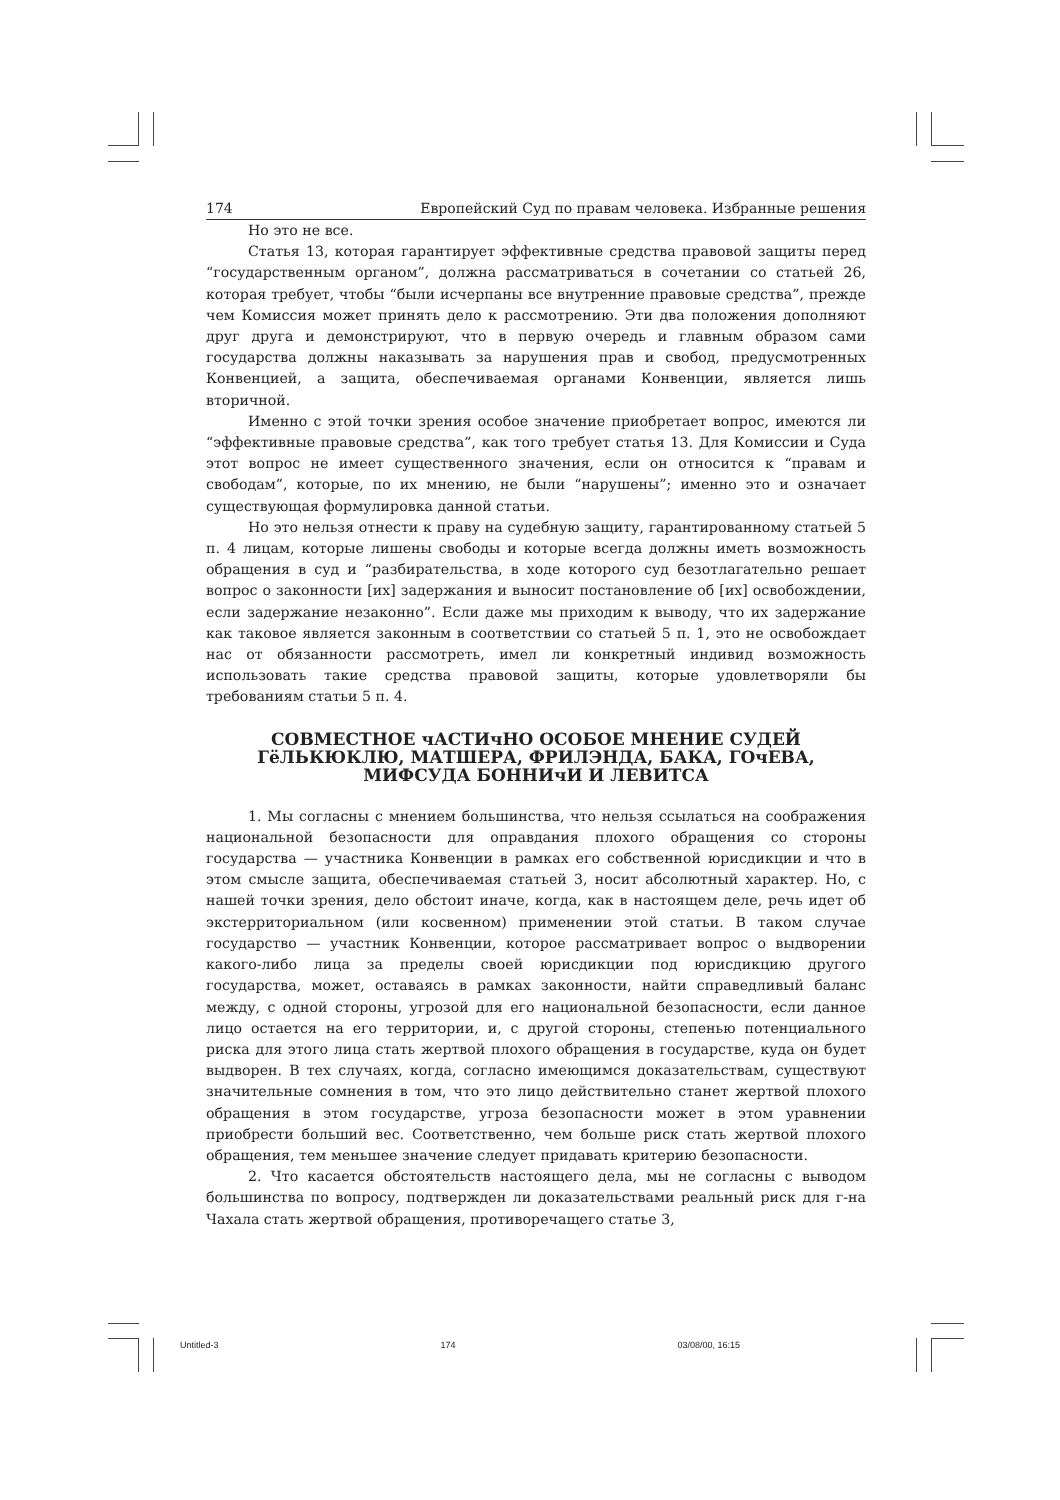174 Европейский Суд по правам человека. Избранные решения
Но это не все.
Статья 13, которая гарантирует эффективные средства правовой защиты перед “государственным органом”, должна рассматриваться в сочетании со статьей 26, которая требует, чтобы “были исчерпаны все внутренние правовые средства”, прежде чем Комиссия может принять дело к рассмотрению. Эти два положения дополняют друг друга и демонстрируют, что в первую очередь и главным образом сами государства должны наказывать за нарушения прав и свобод, предусмотренных Конвенцией, а защита, обеспечиваемая органами Конвенции, является лишь вторичной.
Именно с этой точки зрения особое значение приобретает вопрос, имеются ли “эффективные правовые средства”, как того требует статья 13. Для Комиссии и Суда этот вопрос не имеет существенного значения, если он относится к “правам и свободам”, которые, по их мнению, не были “нарушены”; именно это и означает существующая формулировка данной статьи.
Но это нельзя отнести к праву на судебную защиту, гарантированному статьей 5 п. 4 лицам, которые лишены свободы и которые всегда должны иметь возможность обращения в суд и “разбирательства, в ходе которого суд безотлагательно решает вопрос о законности [их] задержания и выносит постановление об [их] освобождении, если задержание незаконно”. Если даже мы приходим к выводу, что их задержание как таковое является законным в соответствии со статьей 5 п. 1, это не освобождает нас от обязанности рассмотреть, имел ли конкретный индивид возможность использовать такие средства правовой защиты, которые удовлетворяли бы требованиям статьи 5 п. 4.
СОВМЕСТНОЕ чАСТИчНО ОСОБОЕ МНЕНИЕ СУДЕЙ ГёЛЬКЮКЛЮ, МАТШЕРА, ФРИЛЭНДА, БАКА, ГОчЕВА, МИФСУДА БОННИчИ И ЛЕВИТСА
1. Мы согласны с мнением большинства, что нельзя ссылаться на соображения национальной безопасности для оправдания плохого обращения со стороны государства — участника Конвенции в рамках его собственной юрисдикции и что в этом смысле защита, обеспечиваемая статьей 3, носит абсолютный характер. Но, с нашей точки зрения, дело обстоит иначе, когда, как в настоящем деле, речь идет об экстерриториальном (или косвенном) применении этой статьи. В таком случае государство — участник Конвенции, которое рассматривает вопрос о выдворении какого-либо лица за пределы своей юрисдикции под юрисдикцию другого государства, может, оставаясь в рамках законности, найти справедливый баланс между, с одной стороны, угрозой для его национальной безопасности, если данное лицо остается на его территории, и, с другой стороны, степенью потенциального риска для этого лица стать жертвой плохого обращения в государстве, куда он будет выдворен. В тех случаях, когда, согласно имеющимся доказательствам, существуют значительные сомнения в том, что это лицо действительно станет жертвой плохого обращения в этом государстве, угроза безопасности может в этом уравнении приобрести больший вес. Соответственно, чем больше риск стать жертвой плохого обращения, тем меньшее значение следует придавать критерию безопасности.
2. Что касается обстоятельств настоящего дела, мы не согласны с выводом большинства по вопросу, подтвержден ли доказательствами реальный риск для г-на Чахала стать жертвой обращения, противоречащего статье 3,
Untitled-3 174 03/08/00, 16:15